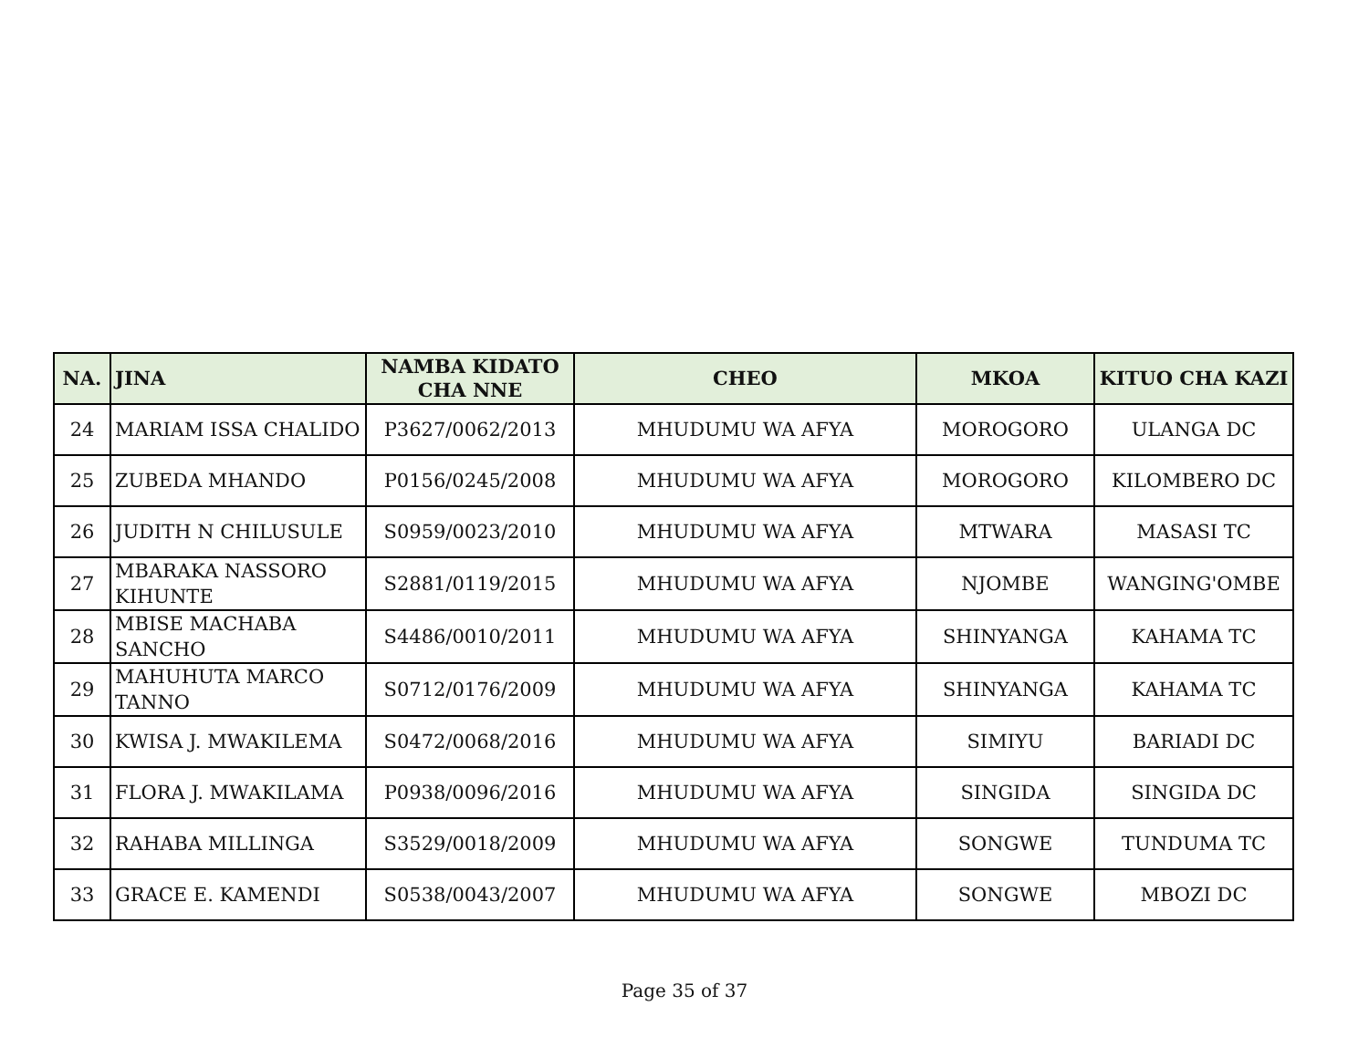| NA. | JINA | NAMBA KIDATO CHA NNE | CHEO | MKOA | KITUO CHA KAZI |
| --- | --- | --- | --- | --- | --- |
| 24 | MARIAM ISSA CHALIDO | P3627/0062/2013 | MHUDUMU WA AFYA | MOROGORO | ULANGA DC |
| 25 | ZUBEDA MHANDO | P0156/0245/2008 | MHUDUMU WA AFYA | MOROGORO | KILOMBERO DC |
| 26 | JUDITH N CHILUSULE | S0959/0023/2010 | MHUDUMU WA AFYA | MTWARA | MASASI TC |
| 27 | MBARAKA NASSORO KIHUNTE | S2881/0119/2015 | MHUDUMU WA AFYA | NJOMBE | WANGING'OMBE |
| 28 | MBISE MACHABA SANCHO | S4486/0010/2011 | MHUDUMU WA AFYA | SHINYANGA | KAHAMA TC |
| 29 | MAHUHUTA MARCO TANNO | S0712/0176/2009 | MHUDUMU WA AFYA | SHINYANGA | KAHAMA TC |
| 30 | KWISA J. MWAKILEMA | S0472/0068/2016 | MHUDUMU WA AFYA | SIMIYU | BARIADI DC |
| 31 | FLORA J. MWAKILAMA | P0938/0096/2016 | MHUDUMU WA AFYA | SINGIDA | SINGIDA DC |
| 32 | RAHABA MILLINGA | S3529/0018/2009 | MHUDUMU WA AFYA | SONGWE | TUNDUMA TC |
| 33 | GRACE E. KAMENDI | S0538/0043/2007 | MHUDUMU WA AFYA | SONGWE | MBOZI DC |
Page 35 of 37